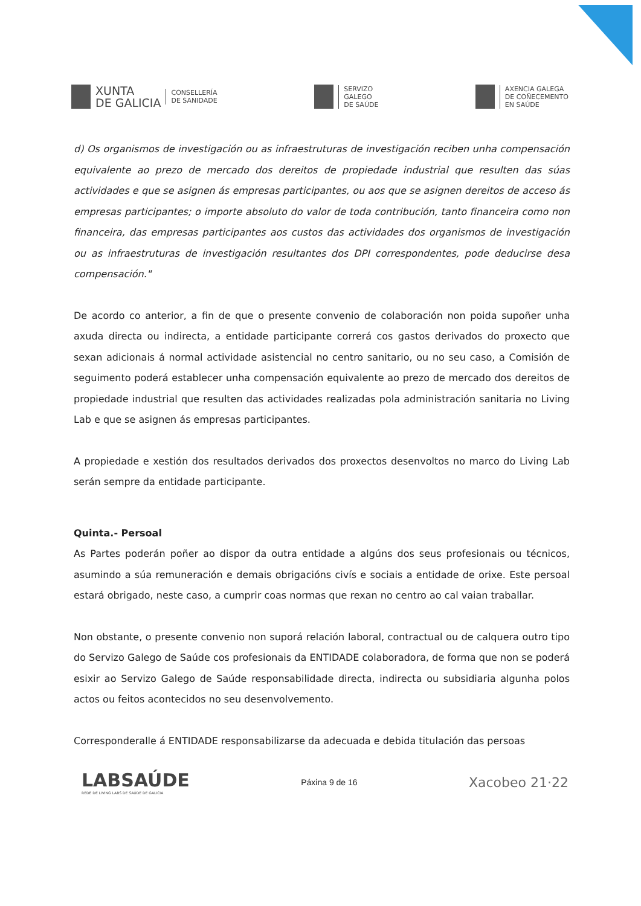XUNTA
DE GALICIA
CONSELLERÍA
DE SANIDADE
SERVIZO
GALEGO
DE SAÚDE
AXENCIA GALEGA
DE COÑECEMENTO
EN SAÚDE
d) Os organismos de investigación ou as infraestruturas de investigación reciben unha compensación equivalente ao prezo de mercado dos dereitos de propiedade industrial que resulten das súas actividades e que se asignen ás empresas participantes, ou aos que se asignen dereitos de acceso ás empresas participantes; o importe absoluto do valor de toda contribución, tanto financeira como non financeira, das empresas participantes aos custos das actividades dos organismos de investigación ou as infraestruturas de investigación resultantes dos DPI correspondentes, pode deducirse desa compensación."
De acordo co anterior, a fin de que o presente convenio de colaboración non poida supoñer unha axuda directa ou indirecta, a entidade participante correrá cos gastos derivados do proxecto que sexan adicionais á normal actividade asistencial no centro sanitario, ou no seu caso, a Comisión de seguimento poderá establecer unha compensación equivalente ao prezo de mercado dos dereitos de propiedade industrial que resulten das actividades realizadas pola administración sanitaria no Living Lab e que se asignen ás empresas participantes.
A propiedade e xestión dos resultados derivados dos proxectos desenvoltos no marco do Living Lab serán sempre da entidade participante.
Quinta.- Persoal
As Partes poderán poñer ao dispor da outra entidade a algúns dos seus profesionais ou técnicos, asumindo a súa remuneración e demais obrigacións civís e sociais a entidade de orixe. Este persoal estará obrigado, neste caso, a cumprir coas normas que rexan no centro ao cal vaian traballar.
Non obstante, o presente convenio non suporá relación laboral, contractual ou de calquera outro tipo do Servizo Galego de Saúde cos profesionais da ENTIDADE colaboradora, de forma que non se poderá esixir ao Servizo Galego de Saúde responsabilidade directa, indirecta ou subsidiaria algunha polos actos ou feitos acontecidos no seu desenvolvemento.
Corresponderalle á ENTIDADE responsabilizarse da adecuada e debida titulación das persoas
LABSAÚDE
REDE DE LIVING LABS DE SAÚDE DE GALICIA
Páxina 9 de 16
Xacobeo 21·22